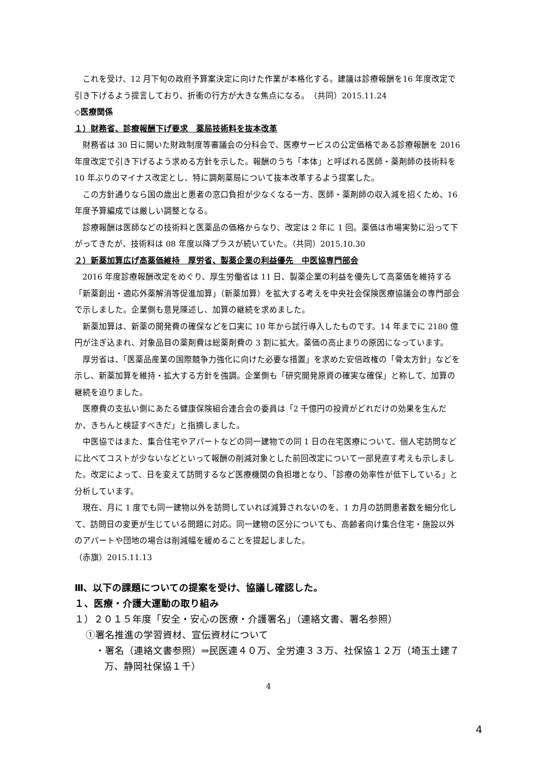これを受け、12 月下旬の政府予算案決定に向けた作業が本格化する。建議は診療報酬を16 年度改定で引き下げるよう提言しており、折衝の行方が大きな焦点になる。　（共同）2015.11.24
◇医療関係
１）財務省、診療報酬下げ要求　薬局技術料を抜本改革
財務省は 30 日に開いた財政制度等審議会の分科会で、医療サービスの公定価格である診療報酬を 2016 年度改定で引き下げるよう求める方針を示した。報酬のうち「本体」と呼ばれる医師・薬剤師の技術料を 10 年ぶりのマイナス改定とし、特に調剤薬局について抜本改革するよう提案した。
この方針通りなら国の歳出と患者の窓口負担が少なくなる一方、医師・薬剤師の収入減を招くため、16 年度予算編成では厳しい調整となる。
診療報酬は医師などの技術料と医薬品の価格からなり、改定は 2 年に 1 回。薬価は市場実勢に沿って下がってきたが、技術料は 08 年度以降プラスが続いていた。（共同）2015.10.30
２）新薬加算広げ高薬価維持　厚労省、製薬企業の利益優先　中医協専門部会
2016 年度診療報酬改定をめぐり、厚生労働省は 11 日、製薬企業の利益を優先して高薬価を維持する「新薬創出・適応外薬解消等促進加算」（新薬加算）を拡大する考えを中央社会保険医療協議会の専門部会で示しました。企業側も意見陳述し、加算の継続を求めました。
新薬加算は、新薬の開発費の確保などを口実に 10 年から試行導入したものです。14 年までに 2180 億円が注ぎ込まれ、対象品目の薬剤費は総薬剤費の 3 割に拡大。薬価の高止まりの原因になっています。
厚労省は、「医薬品産業の国際競争力強化に向けた必要な措置」を求めた安倍政権の「骨太方針」などを示し、新薬加算を維持・拡大する方針を強調。企業側も「研究開発原資の確実な確保」と称して、加算の継続を迫りました。
医療費の支払い側にあたる健康保険組合連合会の委員は「2 千億円の投資がどれだけの効果を生んだか、きちんと検証すべきだ」と指摘しました。
中医協ではまた、集合住宅やアパートなどの同一建物での同 1 日の在宅医療について、個人宅訪問などに比べてコストが少ないなどといって報酬の削減対象とした前回改定について一部見直す考えも示しました。改定によって、日を変えて訪問するなど医療機関の負担増となり、「診療の効率性が低下している」と分析しています。
現在、月に 1 度でも同一建物以外を訪問していれば減算されないのを、1 カ月の訪問患者数を細分化して、訪問日の変更が生じている問題に対応。同一建物の区分についても、高齢者向け集合住宅・施設以外のアパートや団地の場合は削減幅を緩めることを提起しました。
（赤旗）2015.11.13
Ⅲ、以下の課題についての提案を受け、協議し確認した。
１、医療・介護大運動の取り組み
１）２０１５年度「安全・安心の医療・介護署名」（連絡文書、署名参照）
①署名推進の学習資材、宣伝資材について
・署名（連絡文書参照）⇒民医連４０万、全労連３３万、社保協１２万（埼玉土建７万、静岡社保協１千）
4
4